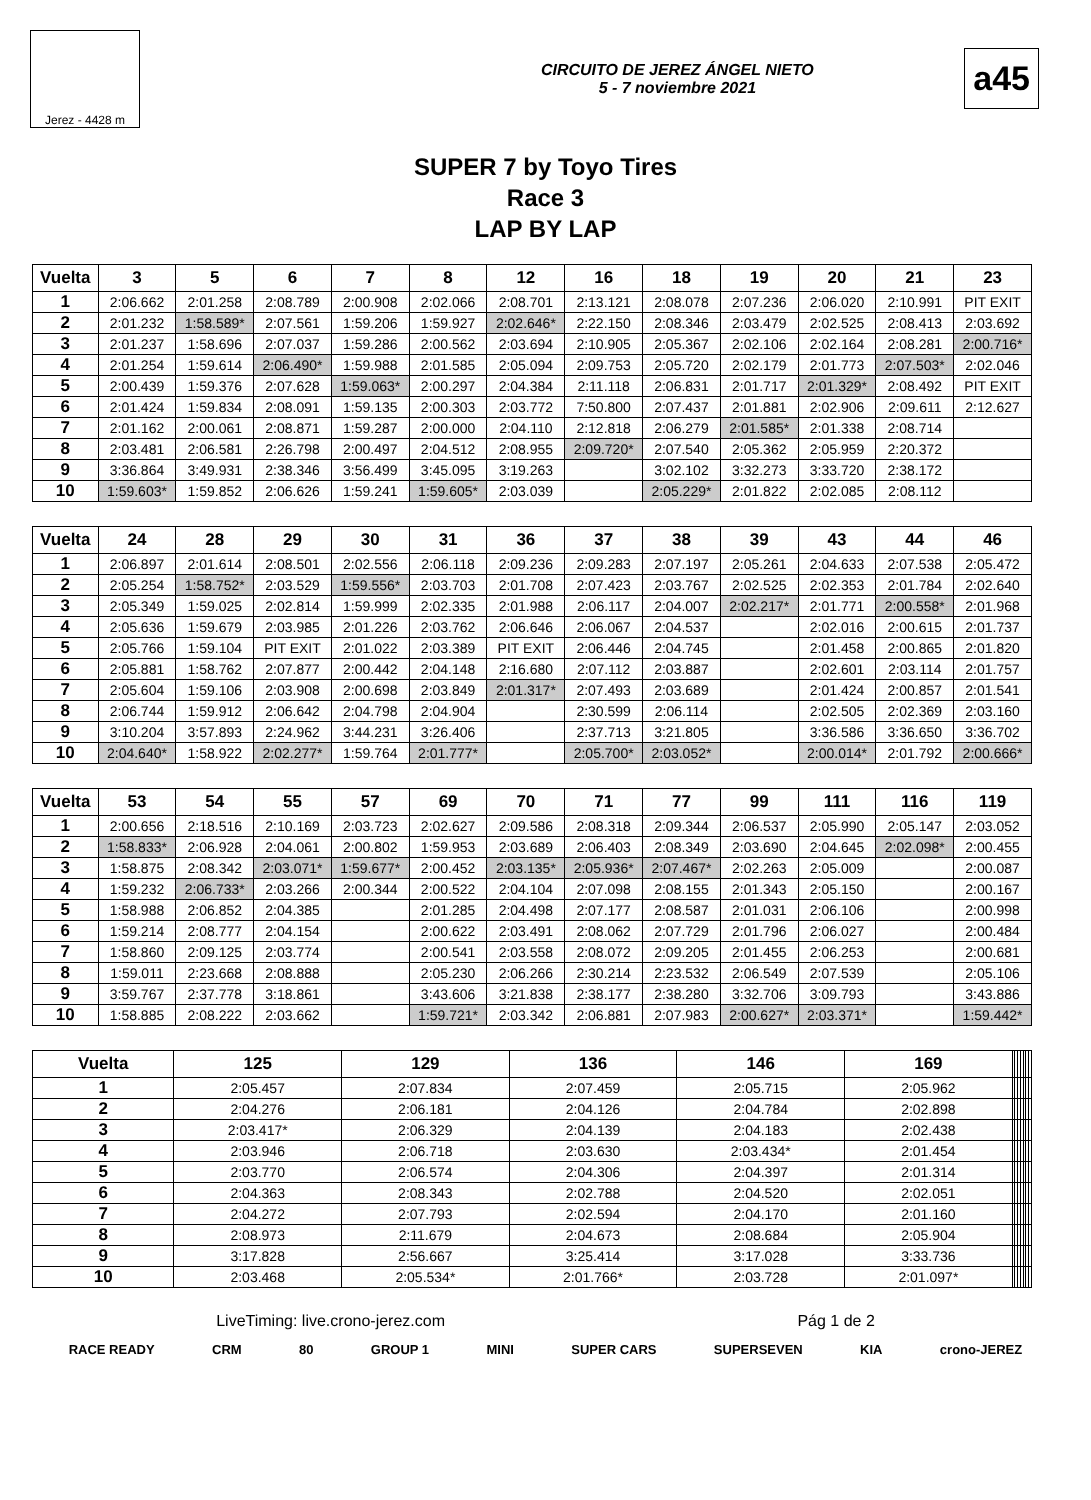Jerez - 4428 m
CIRCUITO DE JEREZ ÁNGEL NIETO
5 - 7 noviembre 2021
a45
SUPER 7 by Toyo Tires
Race 3
LAP BY LAP
| Vuelta | 3 | 5 | 6 | 7 | 8 | 12 | 16 | 18 | 19 | 20 | 21 | 23 |
| --- | --- | --- | --- | --- | --- | --- | --- | --- | --- | --- | --- | --- |
| 1 | 2:06.662 | 2:01.258 | 2:08.789 | 2:00.908 | 2:02.066 | 2:08.701 | 2:13.121 | 2:08.078 | 2:07.236 | 2:06.020 | 2:10.991 | PIT EXIT |
| 2 | 2:01.232 | 1:58.589* | 2:07.561 | 1:59.206 | 1:59.927 | 2:02.646* | 2:22.150 | 2:08.346 | 2:03.479 | 2:02.525 | 2:08.413 | 2:03.692 |
| 3 | 2:01.237 | 1:58.696 | 2:07.037 | 1:59.286 | 2:00.562 | 2:03.694 | 2:10.905 | 2:05.367 | 2:02.106 | 2:02.164 | 2:08.281 | 2:00.716* |
| 4 | 2:01.254 | 1:59.614 | 2:06.490* | 1:59.988 | 2:01.585 | 2:05.094 | 2:09.753 | 2:05.720 | 2:02.179 | 2:01.773 | 2:07.503* | 2:02.046 |
| 5 | 2:00.439 | 1:59.376 | 2:07.628 | 1:59.063* | 2:00.297 | 2:04.384 | 2:11.118 | 2:06.831 | 2:01.717 | 2:01.329* | 2:08.492 | PIT EXIT |
| 6 | 2:01.424 | 1:59.834 | 2:08.091 | 1:59.135 | 2:00.303 | 2:03.772 | 7:50.800 | 2:07.437 | 2:01.881 | 2:02.906 | 2:09.611 | 2:12.627 |
| 7 | 2:01.162 | 2:00.061 | 2:08.871 | 1:59.287 | 2:00.000 | 2:04.110 | 2:12.818 | 2:06.279 | 2:01.585* | 2:01.338 | 2:08.714 | |
| 8 | 2:03.481 | 2:06.581 | 2:26.798 | 2:00.497 | 2:04.512 | 2:08.955 | 2:09.720* | 2:07.540 | 2:05.362 | 2:05.959 | 2:20.372 | |
| 9 | 3:36.864 | 3:49.931 | 2:38.346 | 3:56.499 | 3:45.095 | 3:19.263 | | 3:02.102 | 3:32.273 | 3:33.720 | 2:38.172 | |
| 10 | 1:59.603* | 1:59.852 | 2:06.626 | 1:59.241 | 1:59.605* | 2:03.039 | | 2:05.229* | 2:01.822 | 2:02.085 | 2:08.112 | |
| Vuelta | 24 | 28 | 29 | 30 | 31 | 36 | 37 | 38 | 39 | 43 | 44 | 46 |
| --- | --- | --- | --- | --- | --- | --- | --- | --- | --- | --- | --- | --- |
| 1 | 2:06.897 | 2:01.614 | 2:08.501 | 2:02.556 | 2:06.118 | 2:09.236 | 2:09.283 | 2:07.197 | 2:05.261 | 2:04.633 | 2:07.538 | 2:05.472 |
| 2 | 2:05.254 | 1:58.752* | 2:03.529 | 1:59.556* | 2:03.703 | 2:01.708 | 2:07.423 | 2:03.767 | 2:02.525 | 2:02.353 | 2:01.784 | 2:02.640 |
| 3 | 2:05.349 | 1:59.025 | 2:02.814 | 1:59.999 | 2:02.335 | 2:01.988 | 2:06.117 | 2:04.007 | 2:02.217* | 2:01.771 | 2:00.558* | 2:01.968 |
| 4 | 2:05.636 | 1:59.679 | 2:03.985 | 2:01.226 | 2:03.762 | 2:06.646 | 2:06.067 | 2:04.537 | | 2:02.016 | 2:00.615 | 2:01.737 |
| 5 | 2:05.766 | 1:59.104 | PIT EXIT | 2:01.022 | 2:03.389 | PIT EXIT | 2:06.446 | 2:04.745 | | 2:01.458 | 2:00.865 | 2:01.820 |
| 6 | 2:05.881 | 1:58.762 | 2:07.877 | 2:00.442 | 2:04.148 | 2:16.680 | 2:07.112 | 2:03.887 | | 2:02.601 | 2:03.114 | 2:01.757 |
| 7 | 2:05.604 | 1:59.106 | 2:03.908 | 2:00.698 | 2:03.849 | 2:01.317* | 2:07.493 | 2:03.689 | | 2:01.424 | 2:00.857 | 2:01.541 |
| 8 | 2:06.744 | 1:59.912 | 2:06.642 | 2:04.798 | 2:04.904 | | 2:30.599 | 2:06.114 | | 2:02.505 | 2:02.369 | 2:03.160 |
| 9 | 3:10.204 | 3:57.893 | 2:24.962 | 3:44.231 | 3:26.406 | | 2:37.713 | 3:21.805 | | 3:36.586 | 3:36.650 | 3:36.702 |
| 10 | 2:04.640* | 1:58.922 | 2:02.277* | 1:59.764 | 2:01.777* | | 2:05.700* | 2:03.052* | | 2:00.014* | 2:01.792 | 2:00.666* |
| Vuelta | 53 | 54 | 55 | 57 | 69 | 70 | 71 | 77 | 99 | 111 | 116 | 119 |
| --- | --- | --- | --- | --- | --- | --- | --- | --- | --- | --- | --- | --- |
| 1 | 2:00.656 | 2:18.516 | 2:10.169 | 2:03.723 | 2:02.627 | 2:09.586 | 2:08.318 | 2:09.344 | 2:06.537 | 2:05.990 | 2:05.147 | 2:03.052 |
| 2 | 1:58.833* | 2:06.928 | 2:04.061 | 2:00.802 | 1:59.953 | 2:03.689 | 2:06.403 | 2:08.349 | 2:03.690 | 2:04.645 | 2:02.098* | 2:00.455 |
| 3 | 1:58.875 | 2:08.342 | 2:03.071* | 1:59.677* | 2:00.452 | 2:03.135* | 2:05.936* | 2:07.467* | 2:02.263 | 2:05.009 | | 2:00.087 |
| 4 | 1:59.232 | 2:06.733* | 2:03.266 | 2:00.344 | 2:00.522 | 2:04.104 | 2:07.098 | 2:08.155 | 2:01.343 | 2:05.150 | | 2:00.167 |
| 5 | 1:58.988 | 2:06.852 | 2:04.385 | | 2:01.285 | 2:04.498 | 2:07.177 | 2:08.587 | 2:01.031 | 2:06.106 | | 2:00.998 |
| 6 | 1:59.214 | 2:08.777 | 2:04.154 | | 2:00.622 | 2:03.491 | 2:08.062 | 2:07.729 | 2:01.796 | 2:06.027 | | 2:00.484 |
| 7 | 1:58.860 | 2:09.125 | 2:03.774 | | 2:00.541 | 2:03.558 | 2:08.072 | 2:09.205 | 2:01.455 | 2:06.253 | | 2:00.681 |
| 8 | 1:59.011 | 2:23.668 | 2:08.888 | | 2:05.230 | 2:06.266 | 2:30.214 | 2:23.532 | 2:06.549 | 2:07.539 | | 2:05.106 |
| 9 | 3:59.767 | 2:37.778 | 3:18.861 | | 3:43.606 | 3:21.838 | 2:38.177 | 2:38.280 | 3:32.706 | 3:09.793 | | 3:43.886 |
| 10 | 1:58.885 | 2:08.222 | 2:03.662 | | 1:59.721* | 2:03.342 | 2:06.881 | 2:07.983 | 2:00.627* | 2:03.371* | | 1:59.442* |
| Vuelta | 125 | 129 | 136 | 146 | 169 | | | | | | | |
| --- | --- | --- | --- | --- | --- | --- | --- | --- | --- | --- | --- | --- |
| 1 | 2:05.457 | 2:07.834 | 2:07.459 | 2:05.715 | 2:05.962 | | | | | | | |
| 2 | 2:04.276 | 2:06.181 | 2:04.126 | 2:04.784 | 2:02.898 | | | | | | | |
| 3 | 2:03.417* | 2:06.329 | 2:04.139 | 2:04.183 | 2:02.438 | | | | | | | |
| 4 | 2:03.946 | 2:06.718 | 2:03.630 | 2:03.434* | 2:01.454 | | | | | | | |
| 5 | 2:03.770 | 2:06.574 | 2:04.306 | 2:04.397 | 2:01.314 | | | | | | | |
| 6 | 2:04.363 | 2:08.343 | 2:02.788 | 2:04.520 | 2:02.051 | | | | | | | |
| 7 | 2:04.272 | 2:07.793 | 2:02.594 | 2:04.170 | 2:01.160 | | | | | | | |
| 8 | 2:08.973 | 2:11.679 | 2:04.673 | 2:08.684 | 2:05.904 | | | | | | | |
| 9 | 3:17.828 | 2:56.667 | 3:25.414 | 3:17.028 | 3:33.736 | | | | | | | |
| 10 | 2:03.468 | 2:05.534* | 2:01.766* | 2:03.728 | 2:01.097* | | | | | | | |
LiveTiming: live.crono-jerez.com Pág 1 de 2
RACE READY CRM 80 GROUP 1 MINI SUPER CARS SUPERSEVEN KIA crono-JEREZ